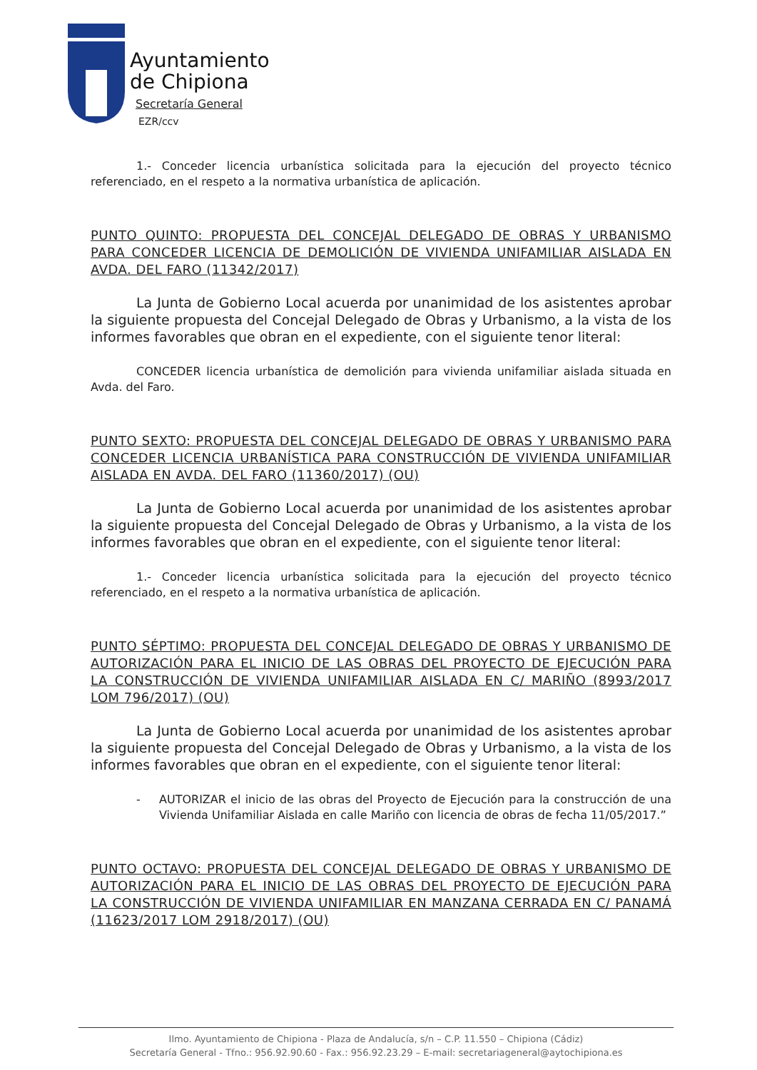Ayuntamiento
de Chipiona
Secretaría General
EZR/ccv
1.- Conceder licencia urbanística solicitada para la ejecución del proyecto técnico referenciado, en el respeto a la normativa urbanística de aplicación.
PUNTO QUINTO: PROPUESTA DEL CONCEJAL DELEGADO DE OBRAS Y URBANISMO PARA CONCEDER LICENCIA DE DEMOLICIÓN DE VIVIENDA UNIFAMILIAR AISLADA EN AVDA. DEL FARO (11342/2017)
La Junta de Gobierno Local acuerda por unanimidad de los asistentes aprobar la siguiente propuesta del Concejal Delegado de Obras y Urbanismo, a la vista de los informes favorables que obran en el expediente, con el siguiente tenor literal:
CONCEDER licencia urbanística de demolición para vivienda unifamiliar aislada situada en Avda. del Faro.
PUNTO SEXTO: PROPUESTA DEL CONCEJAL DELEGADO DE OBRAS Y URBANISMO PARA CONCEDER LICENCIA URBANÍSTICA PARA CONSTRUCCIÓN DE VIVIENDA UNIFAMILIAR AISLADA EN AVDA. DEL FARO (11360/2017) (OU)
La Junta de Gobierno Local acuerda por unanimidad de los asistentes aprobar la siguiente propuesta del Concejal Delegado de Obras y Urbanismo, a la vista de los informes favorables que obran en el expediente, con el siguiente tenor literal:
1.- Conceder licencia urbanística solicitada para la ejecución del proyecto técnico referenciado, en el respeto a la normativa urbanística de aplicación.
PUNTO SÉPTIMO: PROPUESTA DEL CONCEJAL DELEGADO DE OBRAS Y URBANISMO DE AUTORIZACIÓN PARA EL INICIO DE LAS OBRAS DEL PROYECTO DE EJECUCIÓN PARA LA CONSTRUCCIÓN DE VIVIENDA UNIFAMILIAR AISLADA EN C/ MARIÑO (8993/2017 LOM 796/2017) (OU)
La Junta de Gobierno Local acuerda por unanimidad de los asistentes aprobar la siguiente propuesta del Concejal Delegado de Obras y Urbanismo, a la vista de los informes favorables que obran en el expediente, con el siguiente tenor literal:
- AUTORIZAR el inicio de las obras del Proyecto de Ejecución para la construcción de una Vivienda Unifamiliar Aislada en calle Mariño con licencia de obras de fecha 11/05/2017.”
PUNTO OCTAVO: PROPUESTA DEL CONCEJAL DELEGADO DE OBRAS Y URBANISMO DE AUTORIZACIÓN PARA EL INICIO DE LAS OBRAS DEL PROYECTO DE EJECUCIÓN PARA LA CONSTRUCCIÓN DE VIVIENDA UNIFAMILIAR EN MANZANA CERRADA EN C/ PANAMÁ (11623/2017 LOM 2918/2017) (OU)
Ilmo. Ayuntamiento de Chipiona - Plaza de Andalucía, s/n – C.P. 11.550 – Chipiona (Cádiz)
Secretaría General - Tfno.: 956.92.90.60 - Fax.: 956.92.23.29 – E-mail: secretariageneral@aytochipiona.es